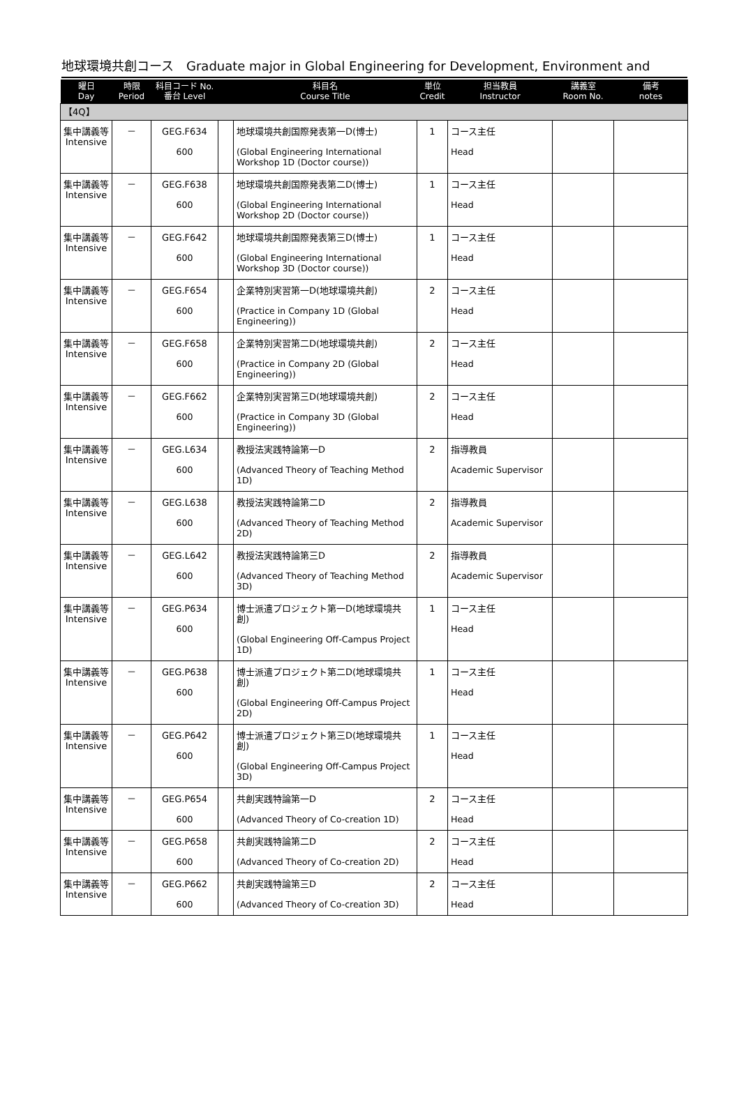地球環境共創コース　Graduate major in Global Engineering for Development, Environment and
| 曜日 Day | 時限 Period | 科目コード No. 番台 Level | | 科目名 Course Title | 単位 Credit | 担当教員 Instructor | 講義室 Room No. | 備考 notes |
| --- | --- | --- | --- | --- | --- | --- | --- | --- |
| 【4Q】 | | | | | | | | |
| 集中講義等 Intensive | － | GEG.F634 600 | | 地球環境共創国際発表第一D(博士) (Global Engineering International Workshop 1D (Doctor course)) | 1 | コース主任 Head | | |
| 集中講義等 Intensive | － | GEG.F638 600 | | 地球環境共創国際発表第二D(博士) (Global Engineering International Workshop 2D (Doctor course)) | 1 | コース主任 Head | | |
| 集中講義等 Intensive | － | GEG.F642 600 | | 地球環境共創国際発表第三D(博士) (Global Engineering International Workshop 3D (Doctor course)) | 1 | コース主任 Head | | |
| 集中講義等 Intensive | － | GEG.F654 600 | | 企業特別実習第一D(地球環境共創) (Practice in Company 1D (Global Engineering)) | 2 | コース主任 Head | | |
| 集中講義等 Intensive | － | GEG.F658 600 | | 企業特別実習第二D(地球環境共創) (Practice in Company 2D (Global Engineering)) | 2 | コース主任 Head | | |
| 集中講義等 Intensive | － | GEG.F662 600 | | 企業特別実習第三D(地球環境共創) (Practice in Company 3D (Global Engineering)) | 2 | コース主任 Head | | |
| 集中講義等 Intensive | － | GEG.L634 600 | | 教授法実践特論第一D (Advanced Theory of Teaching Method 1D) | 2 | 指導教員 Academic Supervisor | | |
| 集中講義等 Intensive | － | GEG.L638 600 | | 教授法実践特論第二D (Advanced Theory of Teaching Method 2D) | 2 | 指導教員 Academic Supervisor | | |
| 集中講義等 Intensive | － | GEG.L642 600 | | 教授法実践特論第三D (Advanced Theory of Teaching Method 3D) | 2 | 指導教員 Academic Supervisor | | |
| 集中講義等 Intensive | － | GEG.P634 600 | | 博士派遣プロジェクト第一D(地球環境共創) (Global Engineering Off-Campus Project 1D) | 1 | コース主任 Head | | |
| 集中講義等 Intensive | － | GEG.P638 600 | | 博士派遣プロジェクト第二D(地球環境共創) (Global Engineering Off-Campus Project 2D) | 1 | コース主任 Head | | |
| 集中講義等 Intensive | － | GEG.P642 600 | | 博士派遣プロジェクト第三D(地球環境共創) (Global Engineering Off-Campus Project 3D) | 1 | コース主任 Head | | |
| 集中講義等 Intensive | － | GEG.P654 600 | | 共創実践特論第一D (Advanced Theory of Co-creation 1D) | 2 | コース主任 Head | | |
| 集中講義等 Intensive | － | GEG.P658 600 | | 共創実践特論第二D (Advanced Theory of Co-creation 2D) | 2 | コース主任 Head | | |
| 集中講義等 Intensive | － | GEG.P662 600 | | 共創実践特論第三D (Advanced Theory of Co-creation 3D) | 2 | コース主任 Head | | |